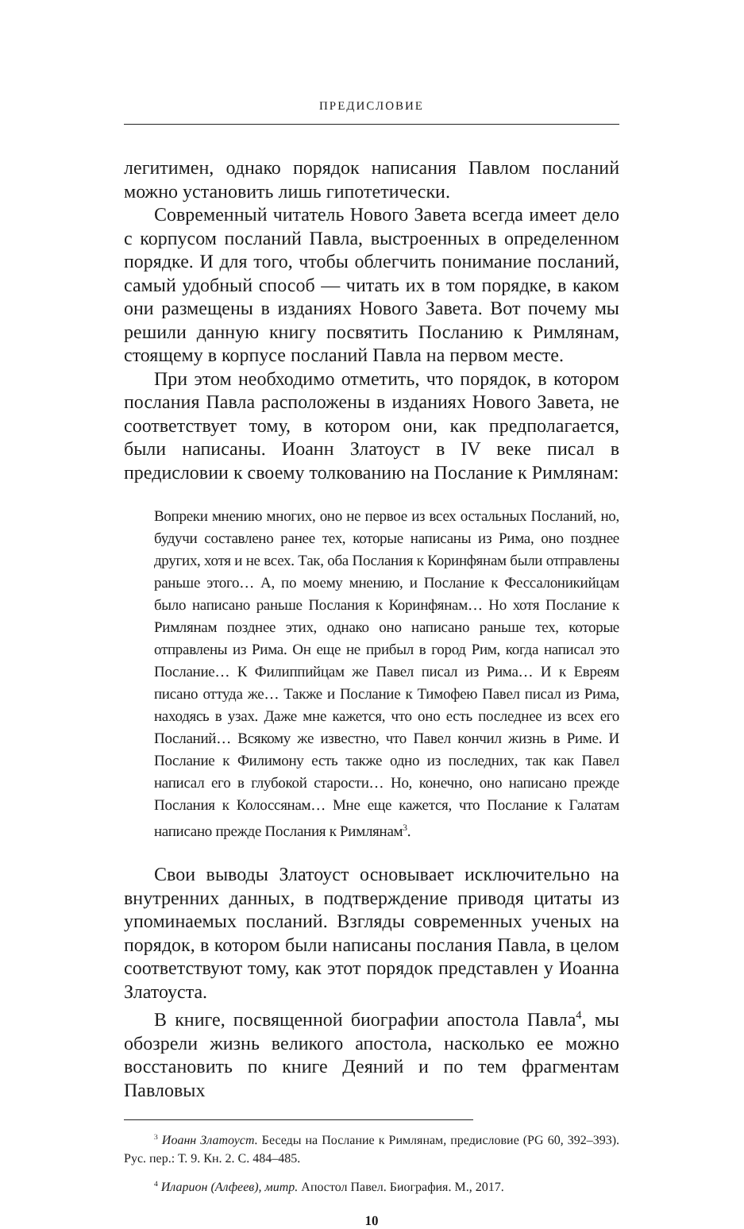ПРЕДИСЛОВИЕ
легитимен, однако порядок написания Павлом посланий можно установить лишь гипотетически.
Современный читатель Нового Завета всегда имеет дело с корпусом посланий Павла, выстроенных в определенном порядке. И для того, чтобы облегчить понимание посланий, самый удобный способ — читать их в том порядке, в каком они размещены в изданиях Нового Завета. Вот почему мы решили данную книгу посвятить Посланию к Римлянам, стоящему в корпусе посланий Павла на первом месте.
При этом необходимо отметить, что порядок, в котором послания Павла расположены в изданиях Нового Завета, не соответствует тому, в котором они, как предполагается, были написаны. Иоанн Златоуст в IV веке писал в предисловии к своему толкованию на Послание к Римлянам:
Вопреки мнению многих, оно не первое из всех остальных Посланий, но, будучи составлено ранее тех, которые написаны из Рима, оно позднее других, хотя и не всех. Так, оба Послания к Коринфянам были отправлены раньше этого… А, по моему мнению, и Послание к Фессалоникийцам было написано раньше Послания к Коринфянам… Но хотя Послание к Римлянам позднее этих, однако оно написано раньше тех, которые отправлены из Рима. Он еще не прибыл в город Рим, когда написал это Послание… К Филиппийцам же Павел писал из Рима… И к Евреям писано оттуда же… Также и Послание к Тимофею Павел писал из Рима, находясь в узах. Даже мне кажется, что оно есть последнее из всех его Посланий… Всякому же известно, что Павел кончил жизнь в Риме. И Послание к Филимону есть также одно из последних, так как Павел написал его в глубокой старости… Но, конечно, оно написано прежде Послания к Колоссянам… Мне еще кажется, что Послание к Галатам написано прежде Послания к Римлянам<sup>3</sup>.
Свои выводы Златоуст основывает исключительно на внутренних данных, в подтверждение приводя цитаты из упоминаемых посланий. Взгляды современных ученых на порядок, в котором были написаны послания Павла, в целом соответствуют тому, как этот порядок представлен у Иоанна Златоуста.
В книге, посвященной биографии апостола Павла<sup>4</sup>, мы обозрели жизнь великого апостола, насколько ее можно восстановить по книге Деяний и по тем фрагментам Павловых
<sup>3</sup> Иоанн Златоуст. Беседы на Послание к Римлянам, предисловие (PG 60, 392–393). Рус. пер.: Т. 9. Кн. 2. С. 484–485.
<sup>4</sup> Иларион (Алфеев), митр. Апостол Павел. Биография. М., 2017.
10